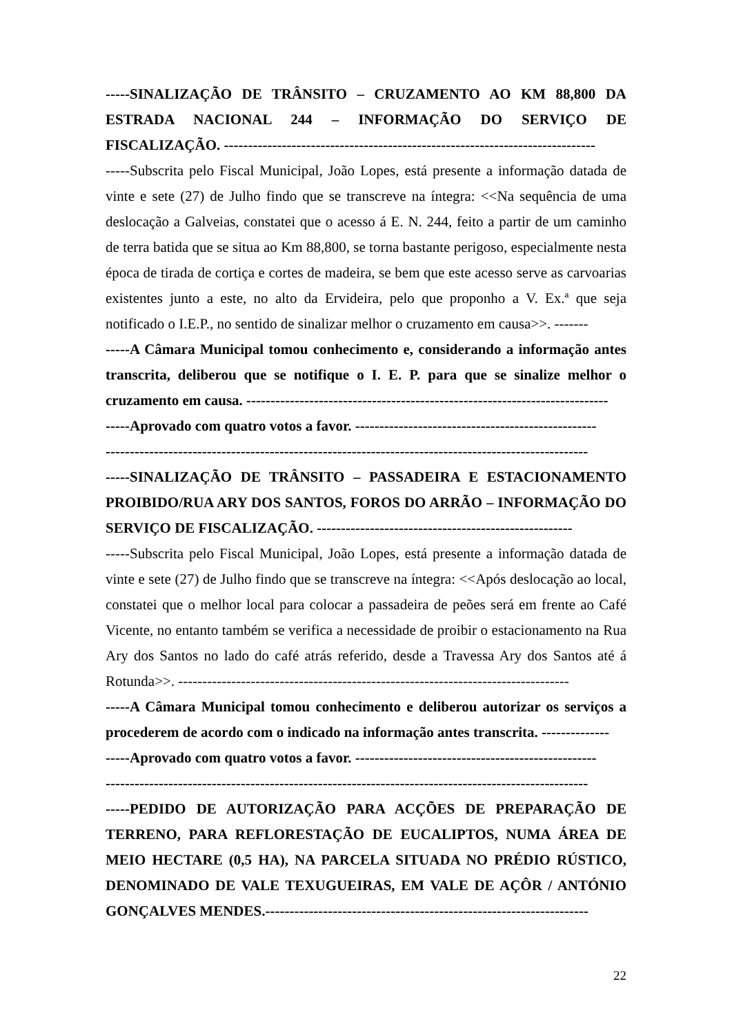-----SINALIZAÇÃO DE TRÂNSITO – CRUZAMENTO AO KM 88,800 DA ESTRADA NACIONAL 244 – INFORMAÇÃO DO SERVIÇO DE FISCALIZAÇÃO. -----------------------------------------------------------------------------
-----Subscrita pelo Fiscal Municipal, João Lopes, está presente a informação datada de vinte e sete (27) de Julho findo que se transcreve na íntegra: <<Na sequência de uma deslocação a Galveias, constatei que o acesso á E. N. 244, feito a partir de um caminho de terra batida que se situa ao Km 88,800, se torna bastante perigoso, especialmente nesta época de tirada de cortiça e cortes de madeira, se bem que este acesso serve as carvoarias existentes junto a este, no alto da Ervideira, pelo que proponho a V. Ex.ª que seja notificado o I.E.P., no sentido de sinalizar melhor o cruzamento em causa>>. -------
-----A Câmara Municipal tomou conhecimento e, considerando a informação antes transcrita, deliberou que se notifique o I. E. P. para que se sinalize melhor o cruzamento em causa. ---------------------------------------------------------------------------
-----Aprovado com quatro votos a favor. --------------------------------------------------
----------------------------------------------------------------------------------------------------
-----SINALIZAÇÃO DE TRÂNSITO – PASSADEIRA E ESTACIONAMENTO PROIBIDO/RUA ARY DOS SANTOS, FOROS DO ARRÃO – INFORMAÇÃO DO SERVIÇO DE FISCALIZAÇÃO. -----------------------------------------------------
-----Subscrita pelo Fiscal Municipal, João Lopes, está presente a informação datada de vinte e sete (27) de Julho findo que se transcreve na íntegra: <<Após deslocação ao local, constatei que o melhor local para colocar a passadeira de peões será em frente ao Café Vicente, no entanto também se verifica a necessidade de proibir o estacionamento na Rua Ary dos Santos no lado do café atrás referido, desde a Travessa Ary dos Santos até á Rotunda>>. ---------------------------------------------------------------------------------
-----A Câmara Municipal tomou conhecimento e deliberou autorizar os serviços a procederem de acordo com o indicado na informação antes transcrita. --------------
-----Aprovado com quatro votos a favor. --------------------------------------------------
----------------------------------------------------------------------------------------------------
-----PEDIDO DE AUTORIZAÇÃO PARA ACÇÕES DE PREPARAÇÃO DE TERRENO, PARA REFLORESTAÇÃO DE EUCALIPTOS, NUMA ÁREA DE MEIO HECTARE (0,5 HA), NA PARCELA SITUADA NO PRÉDIO RÚSTICO, DENOMINADO DE VALE TEXUGUEIRAS, EM VALE DE AÇÔR / ANTÓNIO GONÇALVES MENDES.-------------------------------------------------------------------
22